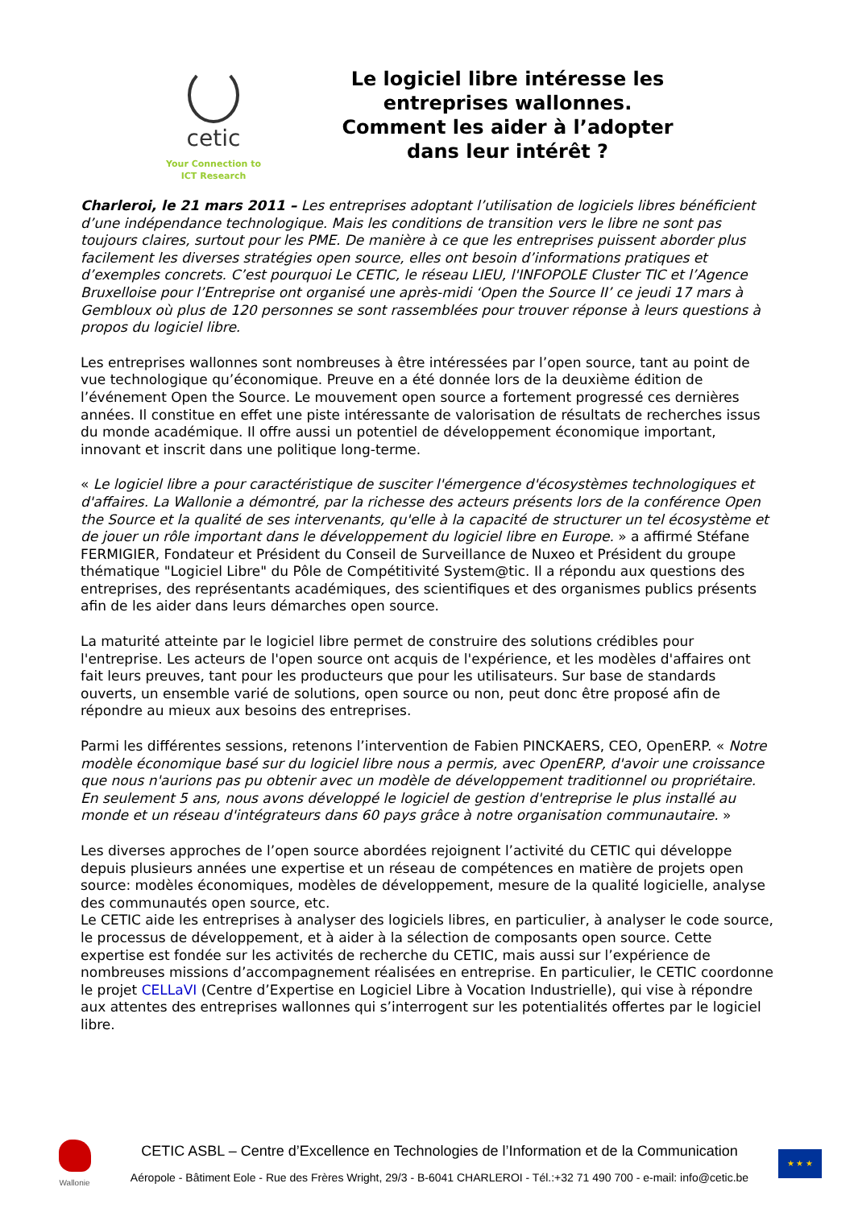cetic
Your Connection to
ICT Research
Le logiciel libre intéresse les entreprises wallonnes. Comment les aider à l’adopter dans leur intérêt ?
Charleroi, le 21 mars 2011 – Les entreprises adoptant l’utilisation de logiciels libres bénéficient d’une indépendance technologique. Mais les conditions de transition vers le libre ne sont pas toujours claires, surtout pour les PME. De manière à ce que les entreprises puissent aborder plus facilement les diverses stratégies open source, elles ont besoin d’informations pratiques et d’exemples concrets. C’est pourquoi Le CETIC, le réseau LIEU, l'INFOPOLE Cluster TIC et l’Agence Bruxelloise pour l’Entreprise ont organisé une après-midi ‘Open the Source II’ ce jeudi 17 mars à Gembloux où plus de 120 personnes se sont rassemblées pour trouver réponse à leurs questions à propos du logiciel libre.
Les entreprises wallonnes sont nombreuses à être intéressées par l’open source, tant au point de vue technologique qu’économique. Preuve en a été donnée lors de la deuxième édition de l’événement Open the Source. Le mouvement open source a fortement progressé ces dernières années. Il constitue en effet une piste intéressante de valorisation de résultats de recherches issus du monde académique. Il offre aussi un potentiel de développement économique important, innovant et inscrit dans une politique long-terme.
« Le logiciel libre a pour caractéristique de susciter l'émergence d'écosystèmes technologiques et d'affaires. La Wallonie a démontré, par la richesse des acteurs présents lors de la conférence Open the Source et la qualité de ses intervenants, qu'elle à la capacité de structurer un tel écosystème et de jouer un rôle important dans le développement du logiciel libre en Europe. » a affirmé Stéfane FERMIGIER, Fondateur et Président du Conseil de Surveillance de Nuxeo et Président du groupe thématique "Logiciel Libre" du Pôle de Compétitivité System@tic. Il a répondu aux questions des entreprises, des représentants académiques, des scientifiques et des organismes publics présents afin de les aider dans leurs démarches open source.
La maturité atteinte par le logiciel libre permet de construire des solutions crédibles pour l'entreprise. Les acteurs de l'open source ont acquis de l'expérience, et les modèles d'affaires ont fait leurs preuves, tant pour les producteurs que pour les utilisateurs. Sur base de standards ouverts, un ensemble varié de solutions, open source ou non, peut donc être proposé afin de répondre au mieux aux besoins des entreprises.
Parmi les différentes sessions, retenons l’intervention de Fabien PINCKAERS, CEO, OpenERP. « Notre modèle économique basé sur du logiciel libre nous a permis, avec OpenERP, d'avoir une croissance que nous n'aurions pas pu obtenir avec un modèle de développement traditionnel ou propriétaire. En seulement 5 ans, nous avons développé le logiciel de gestion d'entreprise le plus installé au monde et un réseau d'intégrateurs dans 60 pays grâce à notre organisation communautaire. »
Les diverses approches de l’open source abordées rejoignent l’activité du CETIC qui développe depuis plusieurs années une expertise et un réseau de compétences en matière de projets open source: modèles économiques, modèles de développement, mesure de la qualité logicielle, analyse des communautés open source, etc.
Le CETIC aide les entreprises à analyser des logiciels libres, en particulier, à analyser le code source, le processus de développement, et à aider à la sélection de composants open source. Cette expertise est fondée sur les activités de recherche du CETIC, mais aussi sur l’expérience de nombreuses missions d’accompagnement réalisées en entreprise. En particulier, le CETIC coordonne le projet CELLaVI (Centre d’Expertise en Logiciel Libre à Vocation Industrielle), qui vise à répondre aux attentes des entreprises wallonnes qui s’interrogent sur les potentialités offertes par le logiciel libre.
Wallonie
CETIC ASBL – Centre d’Excellence en Technologies de l’Information et de la Communication
Aéropole - Bâtiment Eole - Rue des Frères Wright, 29/3 - B-6041 CHARLEROI - Tél.:+32 71 490 700 - e-mail: info@cetic.be
★ ★ ★